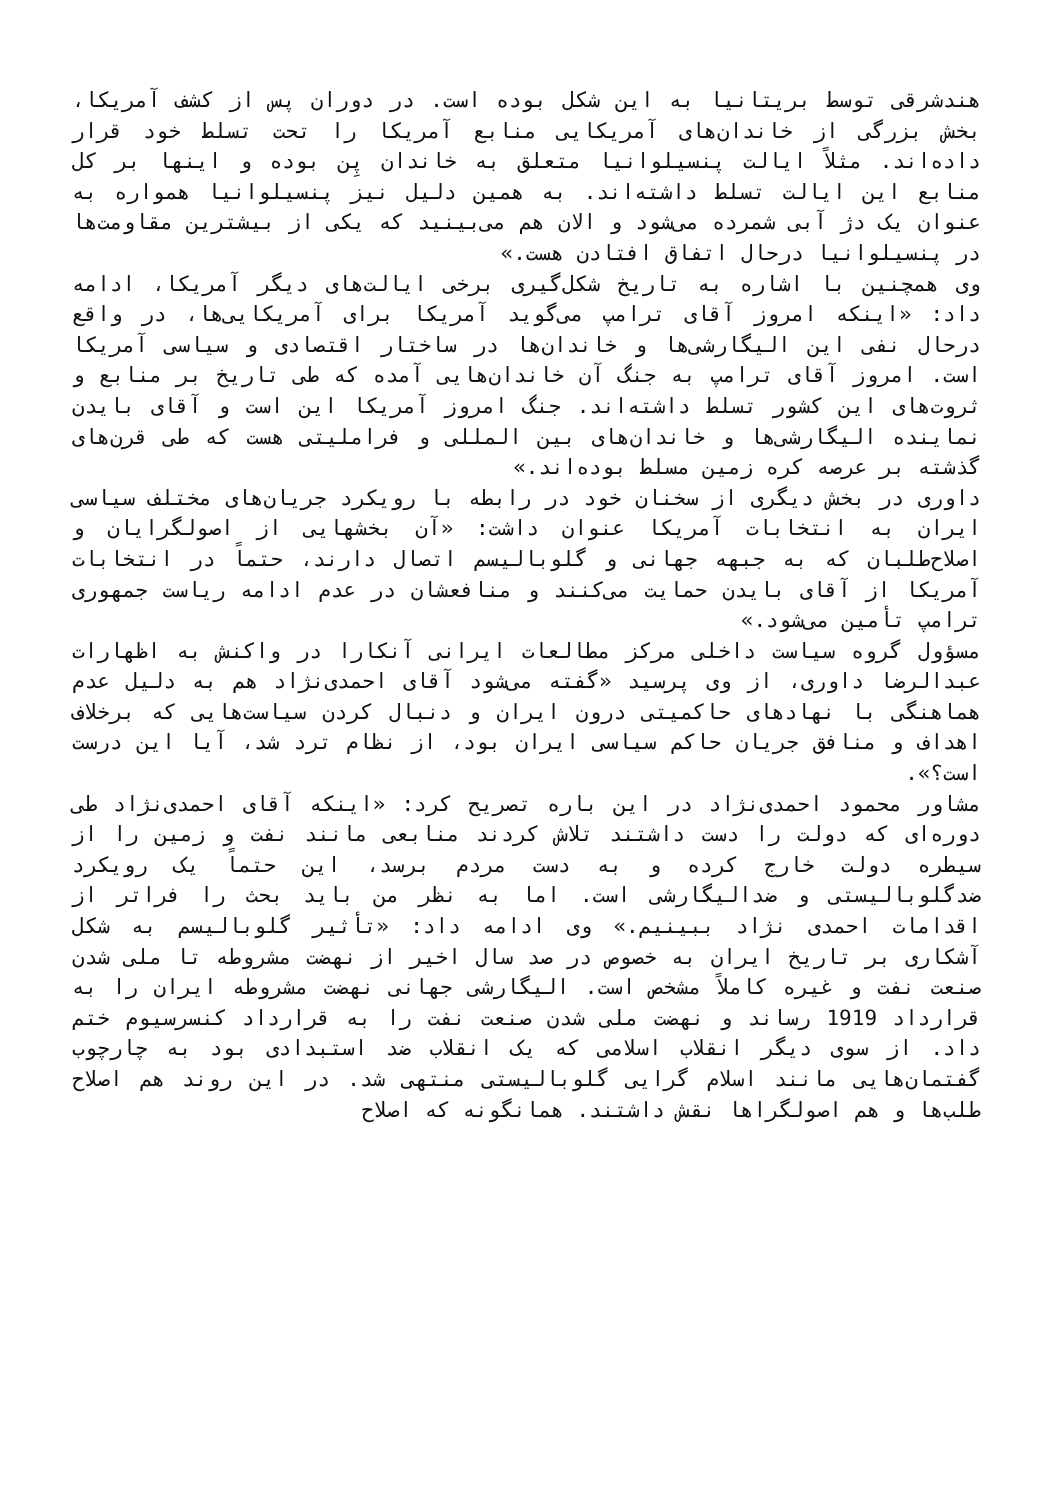هندشرقی توسط بریتانیا به این شکل بوده است. در دوران پس از کشف آمریکا، بخش بزرگی از خاندان‌های آمریکایی منابع آمریکا را تحت تسلط خود قرار داده‌اند. مثلاً ایالت پنسیلوانیا متعلق به خاندان پِن بوده و اینها بر کل منابع این ایالت تسلط داشته‌اند. به همین دلیل نیز پنسیلوانیا همواره به عنوان یک دژ آبی شمرده می‌شود و الان هم می‌بینید که یکی از بیشترین مقاومت‌ها در پنسیلوانیا درحال اتفاق افتادن هست.»
وی همچنین با اشاره به تاریخ شکل‌گیری برخی ایالت‌های دیگر آمریکا، ادامه داد: «اینکه امروز آقای ترامپ می‌گوید آمریکا برای آمریکایی‌ها، در واقع درحال نفی این الیگارشی‌ها و خاندان‌ها در ساختار اقتصادی و سیاسی آمریکا است. امروز آقای ترامپ به جنگ آن خاندان‌هایی آمده که طی تاریخ بر منابع و ثروت‌های این کشور تسلط داشته‌اند. جنگ امروز آمریکا این است و آقای بایدن نماینده الیگارشی‌ها و خاندان‌های بین المللی و فراملیتی هست که طی قرن‌های گذشته بر عرصه کره زمین مسلط بوده‌اند.»
داوری در بخش دیگری از سخنان خود در رابطه با رویکرد جریان‌های مختلف سیاسی ایران به انتخابات آمریکا عنوان داشت: «آن بخشهایی از اصولگرایان و اصلاح‌طلبان که به جبهه جهانی و گلوبالیسم اتصال دارند، حتماً در انتخابات آمریکا از آقای بایدن حمایت می‌کنند و منافعشان در عدم ادامه ریاست جمهوری ترامپ تأمین می‌شود.»
مسؤول گروه سیاست داخلی مرکز مطالعات ایرانی آنکارا در واکنش به اظهارات عبدالرضا داوری، از وی پرسید «گفته می‌شود آقای احمدی‌نژاد هم به دلیل عدم هماهنگی با نهادهای حاکمیتی درون ایران و دنبال کردن سیاست‌هایی که برخلاف اهداف و منافق جریان حاکم سیاسی ایران بود، از نظام ترد شد، آیا این درست است؟».
مشاور محمود احمدی‌نژاد در این باره تصریح کرد: «اینکه آقای احمدی‌نژاد طی دوره‌ای که دولت را دست داشتند تلاش کردند منابعی مانند نفت و زمین را از سیطره دولت خارج کرده و به دست مردم برسد، این حتماً یک رویکرد ضدگلوبالیستی و ضدالیگارشی است. اما به نظر من باید بحث را فراتر از اقدامات احمدی نژاد ببینیم.» وی ادامه داد: «تأثیر گلوبالیسم به شکل آشکاری بر تاریخ ایران به خصوص در صد سال اخیر از نهضت مشروطه تا ملی شدن صنعت نفت و غیره کاملاً مشخص است. الیگارشی جهانی نهضت مشروطه ایران را به قرارداد 1919 رساند و نهضت ملی شدن صنعت نفت را به قرارداد کنسرسیوم ختم داد. از سوی دیگر انقلاب اسلامی که یک انقلاب ضد استبدادی بود به چارچوب گفتمان‌هایی مانند اسلام گرایی گلوبالیستی منتهی شد. در این روند هم اصلاح طلب‌ها و هم اصولگراها نقش داشتند. همانگونه که اصلاح